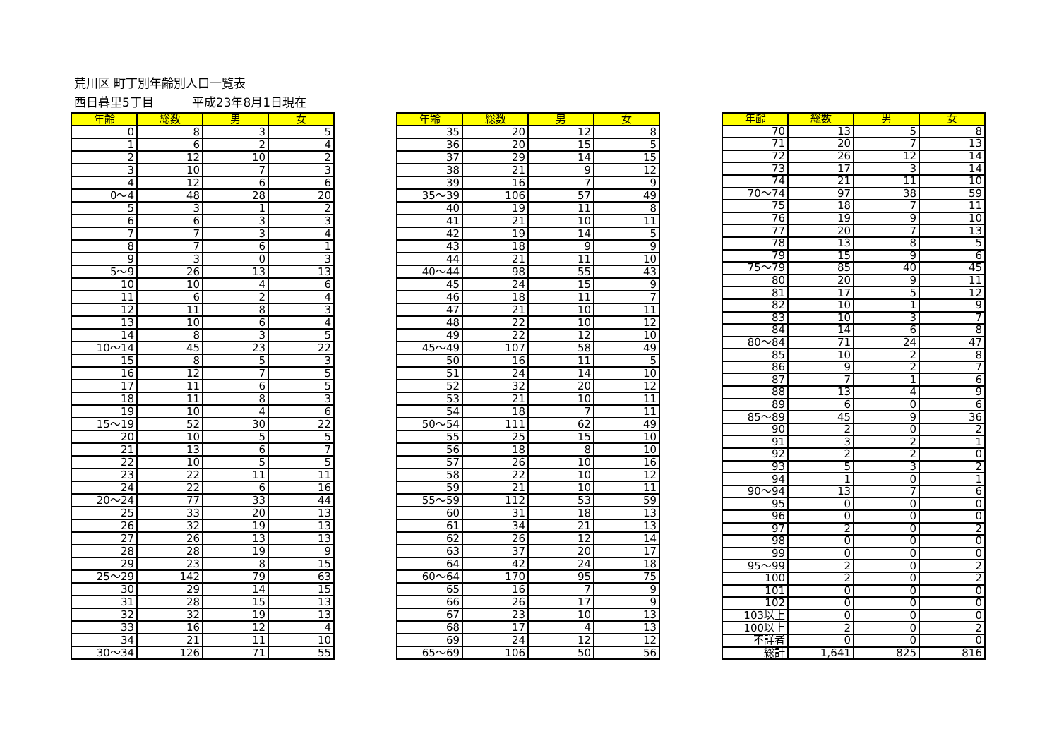荒川区 町丁別年齢別人口一覧表
西日暮里5丁目 平成23年8月1日現在
| 年齢 | 総数 | 男 | 女 |
| --- | --- | --- | --- |
| 0 | 8 | 3 | 5 |
| 1 | 6 | 2 | 4 |
| 2 | 12 | 10 | 2 |
| 3 | 10 | 7 | 3 |
| 4 | 12 | 6 | 6 |
| 0～4 | 48 | 28 | 20 |
| 5 | 3 | 1 | 2 |
| 6 | 6 | 3 | 3 |
| 7 | 7 | 3 | 4 |
| 8 | 7 | 6 | 1 |
| 9 | 3 | 0 | 3 |
| 5～9 | 26 | 13 | 13 |
| 10 | 10 | 4 | 6 |
| 11 | 6 | 2 | 4 |
| 12 | 11 | 8 | 3 |
| 13 | 10 | 6 | 4 |
| 14 | 8 | 3 | 5 |
| 10～14 | 45 | 23 | 22 |
| 15 | 8 | 5 | 3 |
| 16 | 12 | 7 | 5 |
| 17 | 11 | 6 | 5 |
| 18 | 11 | 8 | 3 |
| 19 | 10 | 4 | 6 |
| 15～19 | 52 | 30 | 22 |
| 20 | 10 | 5 | 5 |
| 21 | 13 | 6 | 7 |
| 22 | 10 | 5 | 5 |
| 23 | 22 | 11 | 11 |
| 24 | 22 | 6 | 16 |
| 20～24 | 77 | 33 | 44 |
| 25 | 33 | 20 | 13 |
| 26 | 32 | 19 | 13 |
| 27 | 26 | 13 | 13 |
| 28 | 28 | 19 | 9 |
| 29 | 23 | 8 | 15 |
| 25～29 | 142 | 79 | 63 |
| 30 | 29 | 14 | 15 |
| 31 | 28 | 15 | 13 |
| 32 | 32 | 19 | 13 |
| 33 | 16 | 12 | 4 |
| 34 | 21 | 11 | 10 |
| 30～34 | 126 | 71 | 55 |
| 年齢 | 総数 | 男 | 女 |
| --- | --- | --- | --- |
| 35 | 20 | 12 | 8 |
| 36 | 20 | 15 | 5 |
| 37 | 29 | 14 | 15 |
| 38 | 21 | 9 | 12 |
| 39 | 16 | 7 | 9 |
| 35～39 | 106 | 57 | 49 |
| 40 | 19 | 11 | 8 |
| 41 | 21 | 10 | 11 |
| 42 | 19 | 14 | 5 |
| 43 | 18 | 9 | 9 |
| 44 | 21 | 11 | 10 |
| 40～44 | 98 | 55 | 43 |
| 45 | 24 | 15 | 9 |
| 46 | 18 | 11 | 7 |
| 47 | 21 | 10 | 11 |
| 48 | 22 | 10 | 12 |
| 49 | 22 | 12 | 10 |
| 45～49 | 107 | 58 | 49 |
| 50 | 16 | 11 | 5 |
| 51 | 24 | 14 | 10 |
| 52 | 32 | 20 | 12 |
| 53 | 21 | 10 | 11 |
| 54 | 18 | 7 | 11 |
| 50～54 | 111 | 62 | 49 |
| 55 | 25 | 15 | 10 |
| 56 | 18 | 8 | 10 |
| 57 | 26 | 10 | 16 |
| 58 | 22 | 10 | 12 |
| 59 | 21 | 10 | 11 |
| 55～59 | 112 | 53 | 59 |
| 60 | 31 | 18 | 13 |
| 61 | 34 | 21 | 13 |
| 62 | 26 | 12 | 14 |
| 63 | 37 | 20 | 17 |
| 64 | 42 | 24 | 18 |
| 60～64 | 170 | 95 | 75 |
| 65 | 16 | 7 | 9 |
| 66 | 26 | 17 | 9 |
| 67 | 23 | 10 | 13 |
| 68 | 17 | 4 | 13 |
| 69 | 24 | 12 | 12 |
| 65～69 | 106 | 50 | 56 |
| 年齢 | 総数 | 男 | 女 |
| --- | --- | --- | --- |
| 70 | 13 | 5 | 8 |
| 71 | 20 | 7 | 13 |
| 72 | 26 | 12 | 14 |
| 73 | 17 | 3 | 14 |
| 74 | 21 | 11 | 10 |
| 70～74 | 97 | 38 | 59 |
| 75 | 18 | 7 | 11 |
| 76 | 19 | 9 | 10 |
| 77 | 20 | 7 | 13 |
| 78 | 13 | 8 | 5 |
| 79 | 15 | 9 | 6 |
| 75～79 | 85 | 40 | 45 |
| 80 | 20 | 9 | 11 |
| 81 | 17 | 5 | 12 |
| 82 | 10 | 1 | 9 |
| 83 | 10 | 3 | 7 |
| 84 | 14 | 6 | 8 |
| 80～84 | 71 | 24 | 47 |
| 85 | 10 | 2 | 8 |
| 86 | 9 | 2 | 7 |
| 87 | 7 | 1 | 6 |
| 88 | 13 | 4 | 9 |
| 89 | 6 | 0 | 6 |
| 85～89 | 45 | 9 | 36 |
| 90 | 2 | 0 | 2 |
| 91 | 3 | 2 | 1 |
| 92 | 2 | 2 | 0 |
| 93 | 5 | 3 | 2 |
| 94 | 1 | 0 | 1 |
| 90～94 | 13 | 7 | 6 |
| 95 | 0 | 0 | 0 |
| 96 | 0 | 0 | 0 |
| 97 | 2 | 0 | 2 |
| 98 | 0 | 0 | 0 |
| 99 | 0 | 0 | 0 |
| 95～99 | 2 | 0 | 2 |
| 100 | 2 | 0 | 2 |
| 101 | 0 | 0 | 0 |
| 102 | 0 | 0 | 0 |
| 103以上 | 0 | 0 | 0 |
| 100以上 | 2 | 0 | 2 |
| 不詳者 | 0 | 0 | 0 |
| 総計 | 1,641 | 825 | 816 |